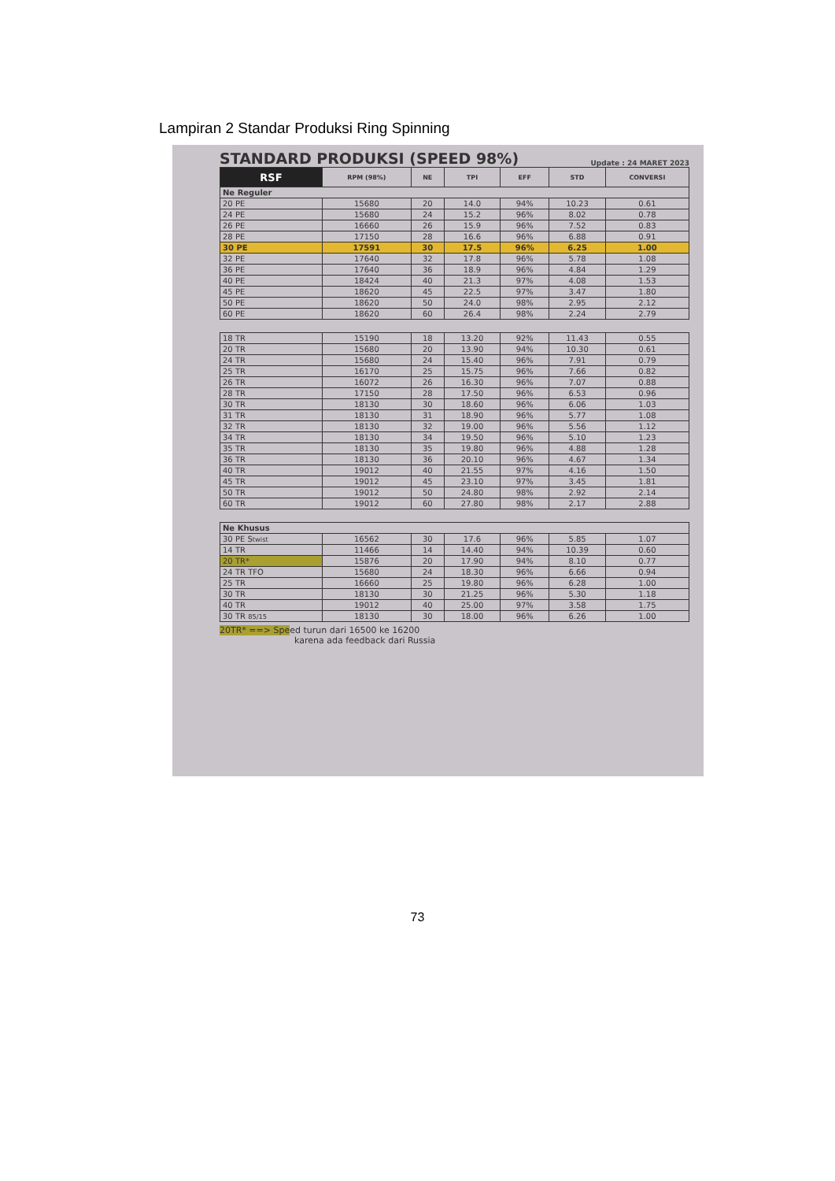Lampiran 2 Standar Produksi Ring Spinning
STANDARD PRODUKSI (SPEED 98%)
Update : 24 MARET 2023
| RSF | RPM (98%) | NE | TPI | EFF | STD | CONVERSI |
| --- | --- | --- | --- | --- | --- | --- |
| Ne Reguler | | | | | | |
| 20 PE | 15680 | 20 | 14.0 | 94% | 10.23 | 0.61 |
| 24 PE | 15680 | 24 | 15.2 | 96% | 8.02 | 0.78 |
| 26 PE | 16660 | 26 | 15.9 | 96% | 7.52 | 0.83 |
| 28 PE | 17150 | 28 | 16.6 | 96% | 6.88 | 0.91 |
| 30 PE | 17591 | 30 | 17.5 | 96% | 6.25 | 1.00 |
| 32 PE | 17640 | 32 | 17.8 | 96% | 5.78 | 1.08 |
| 36 PE | 17640 | 36 | 18.9 | 96% | 4.84 | 1.29 |
| 40 PE | 18424 | 40 | 21.3 | 97% | 4.08 | 1.53 |
| 45 PE | 18620 | 45 | 22.5 | 97% | 3.47 | 1.80 |
| 50 PE | 18620 | 50 | 24.0 | 98% | 2.95 | 2.12 |
| 60 PE | 18620 | 60 | 26.4 | 98% | 2.24 | 2.79 |
| 18 TR | 15190 | 18 | 13.20 | 92% | 11.43 | 0.55 |
| 20 TR | 15680 | 20 | 13.90 | 94% | 10.30 | 0.61 |
| 24 TR | 15680 | 24 | 15.40 | 96% | 7.91 | 0.79 |
| 25 TR | 16170 | 25 | 15.75 | 96% | 7.66 | 0.82 |
| 26 TR | 16072 | 26 | 16.30 | 96% | 7.07 | 0.88 |
| 28 TR | 17150 | 28 | 17.50 | 96% | 6.53 | 0.96 |
| 30 TR | 18130 | 30 | 18.60 | 96% | 6.06 | 1.03 |
| 31 TR | 18130 | 31 | 18.90 | 96% | 5.77 | 1.08 |
| 32 TR | 18130 | 32 | 19.00 | 96% | 5.56 | 1.12 |
| 34 TR | 18130 | 34 | 19.50 | 96% | 5.10 | 1.23 |
| 35 TR | 18130 | 35 | 19.80 | 96% | 4.88 | 1.28 |
| 36 TR | 18130 | 36 | 20.10 | 96% | 4.67 | 1.34 |
| 40 TR | 19012 | 40 | 21.55 | 97% | 4.16 | 1.50 |
| 45 TR | 19012 | 45 | 23.10 | 97% | 3.45 | 1.81 |
| 50 TR | 19012 | 50 | 24.80 | 98% | 2.92 | 2.14 |
| 60 TR | 19012 | 60 | 27.80 | 98% | 2.17 | 2.88 |
| Ne Khusus | | | | | | |
| 30 PE S twist | 16562 | 30 | 17.6 | 96% | 5.85 | 1.07 |
| 14 TR | 11466 | 14 | 14.40 | 94% | 10.39 | 0.60 |
| 20 TR* | 15876 | 20 | 17.90 | 94% | 8.10 | 0.77 |
| 24 TR TFO | 15680 | 24 | 18.30 | 96% | 6.66 | 0.94 |
| 25 TR | 16660 | 25 | 19.80 | 96% | 6.28 | 1.00 |
| 30 TR | 18130 | 30 | 21.25 | 96% | 5.30 | 1.18 |
| 40 TR | 19012 | 40 | 25.00 | 97% | 3.58 | 1.75 |
| 30 TR 85/15 | 18130 | 30 | 18.00 | 96% | 6.26 | 1.00 |
20TR* ==> Speed turun dari 16500 ke 16200
karena ada feedback dari Russia
73